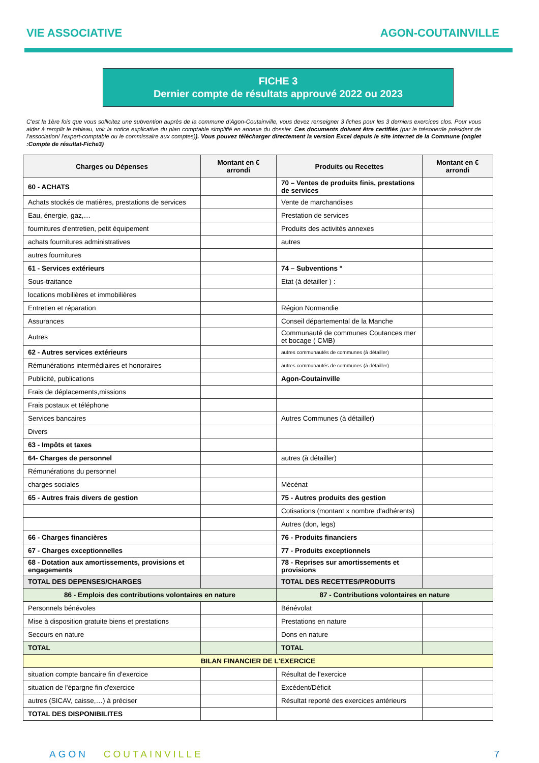VIE ASSOCIATIVE AGON-COUTAINVILLE
FICHE 3
Dernier compte de résultats approuvé 2022 ou 2023
C'est la 1ère fois que vous sollicitez une subvention auprès de la commune d'Agon-Coutainville, vous devez renseigner 3 fiches pour les 3 derniers exercices clos. Pour vous aider à remplir le tableau, voir la notice explicative du plan comptable simplifié en annexe du dossier. Ces documents doivent être certifiés (par le trésorier/le président de l'association/ l'expert-comptable ou le commissaire aux comptes)). Vous pouvez télécharger directement la version Excel depuis le site internet de la Commune (onglet :Compte de résultat-Fiche3)
| Charges ou Dépenses | Montant en € arrondi | Produits ou Recettes | Montant en € arrondi |
| --- | --- | --- | --- |
| 60 - ACHATS | | 70 – Ventes de produits finis, prestations de services | |
| Achats stockés de matières, prestations de services | | Vente de marchandises | |
| Eau, énergie, gaz,… | | Prestation de services | |
| fournitures d'entretien, petit équipement | | Produits des activités annexes | |
| achats fournitures administratives | | autres | |
| autres fournitures | | | |
| 61 - Services extérieurs | | 74 – Subventions ° | |
| Sous-traitance | | Etat (à détailler ) : | |
| locations mobilières et immobilières | | | |
| Entretien et réparation | | Région Normandie | |
| Assurances | | Conseil départemental de la Manche | |
| Autres | | Communauté de communes Coutances mer et bocage ( CMB) | |
| 62 - Autres services extérieurs | | autres communautés de communes (à détailler) | |
| Rémunérations intermédiaires et honoraires | | autres communautés de communes (à détailler) | |
| Publicité, publications | | Agon-Coutainville | |
| Frais de déplacements,missions | | | |
| Frais postaux et téléphone | | | |
| Services bancaires | | Autres Communes (à détailler) | |
| Divers | | | |
| 63 - Impôts et taxes | | | |
| 64- Charges de personnel | | autres (à détailler) | |
| Rémunérations du personnel | | | |
| charges sociales | | Mécénat | |
| 65 - Autres frais divers de gestion | | 75 - Autres produits des gestion | |
| | | Cotisations (montant x nombre d'adhérents) | |
| | | Autres (don, legs) | |
| 66 - Charges financières | | 76 - Produits financiers | |
| 67 - Charges exceptionnelles | | 77 - Produits exceptionnels | |
| 68 - Dotation aux amortissements, provisions et engagements | | 78 - Reprises sur amortissements et provisions | |
| TOTAL DES DEPENSES/CHARGES | | TOTAL DES RECETTES/PRODUITS | |
| 86 - Emplois des contributions volontaires en nature | | 87 - Contributions volontaires en nature | |
| Personnels bénévoles | | Bénévolat | |
| Mise à disposition gratuite biens et prestations | | Prestations en nature | |
| Secours en nature | | Dons en nature | |
| TOTAL | | TOTAL | |
| BILAN FINANCIER DE L'EXERCICE | | | |
| situation compte bancaire fin d'exercice | | Résultat de l'exercice | |
| situation de l'épargne fin d'exercice | | Excédent/Déficit | |
| autres (SICAV, caisse,…) à préciser | | Résultat reporté des exercices antérieurs | |
| TOTAL DES DISPONIBILITES | | | |
AGON COUTAINVILLE 7